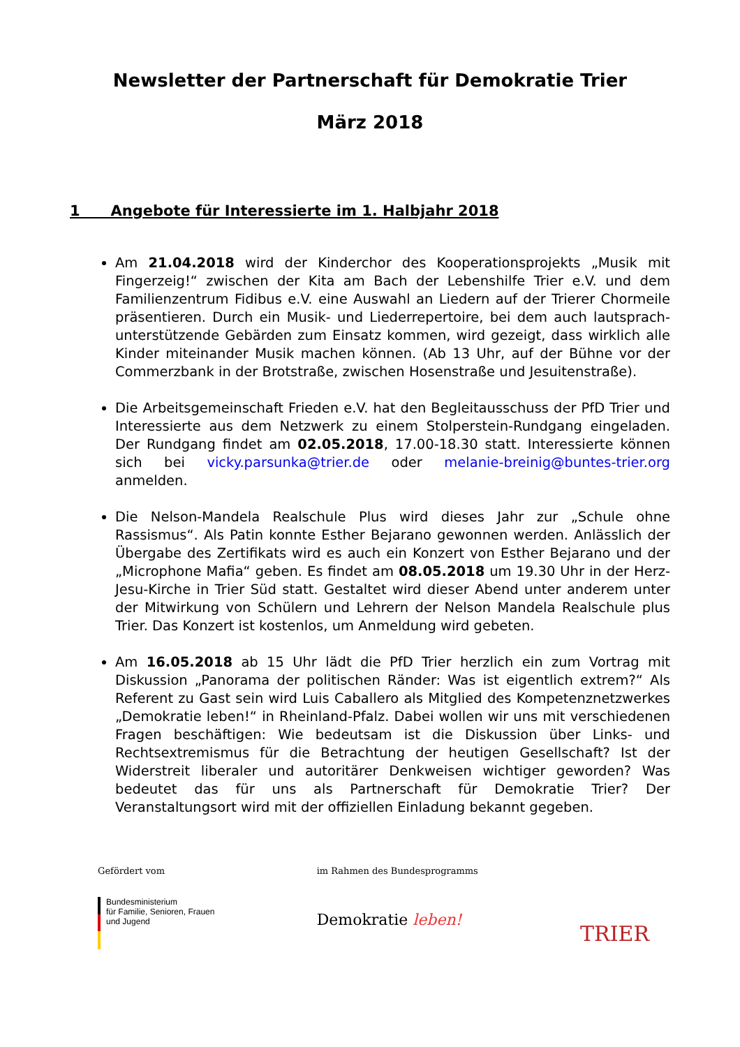Newsletter der Partnerschaft für Demokratie Trier
März 2018
1 Angebote für Interessierte im 1. Halbjahr 2018
Am 21.04.2018 wird der Kinderchor des Kooperationsprojekts „Musik mit Fingerzeig!“ zwischen der Kita am Bach der Lebenshilfe Trier e.V. und dem Familienzentrum Fidibus e.V. eine Auswahl an Liedern auf der Trierer Chormeile präsentieren. Durch ein Musik- und Liederrepertoire, bei dem auch lautsprach- unterstützende Gebärden zum Einsatz kommen, wird gezeigt, dass wirklich alle Kinder miteinander Musik machen können. (Ab 13 Uhr, auf der Bühne vor der Commerzbank in der Brotstraße, zwischen Hosenstraße und Jesuitenstraße).
Die Arbeitsgemeinschaft Frieden e.V. hat den Begleitausschuss der PfD Trier und Interessierte aus dem Netzwerk zu einem Stolperstein-Rundgang eingeladen. Der Rundgang findet am 02.05.2018, 17.00-18.30 statt. Interessierte können sich bei vicky.parsunka@trier.de oder melanie-breinig@buntes-trier.org anmelden.
Die Nelson-Mandela Realschule Plus wird dieses Jahr zur „Schule ohne Rassismus“. Als Patin konnte Esther Bejarano gewonnen werden. Anlässlich der Übergabe des Zertifikats wird es auch ein Konzert von Esther Bejarano und der „Microphone Mafia“ geben. Es findet am 08.05.2018 um 19.30 Uhr in der Herz-Jesu-Kirche in Trier Süd statt. Gestaltet wird dieser Abend unter anderem unter der Mitwirkung von Schülern und Lehrern der Nelson Mandela Realschule plus Trier. Das Konzert ist kostenlos, um Anmeldung wird gebeten.
Am 16.05.2018 ab 15 Uhr lädt die PfD Trier herzlich ein zum Vortrag mit Diskussion „Panorama der politischen Ränder: Was ist eigentlich extrem?“ Als Referent zu Gast sein wird Luis Caballero als Mitglied des Kompetenznetzwerkes „Demokratie leben!“ in Rheinland-Pfalz. Dabei wollen wir uns mit verschiedenen Fragen beschäftigen: Wie bedeutsam ist die Diskussion über Links- und Rechtsextremismus für die Betrachtung der heutigen Gesellschaft? Ist der Widerstreit liberaler und autoritärer Denkweisen wichtiger geworden? Was bedeutet das für uns als Partnerschaft für Demokratie Trier? Der Veranstaltungsort wird mit der offiziellen Einladung bekannt gegeben.
Gefördert vom
Bundesministerium
für Familie, Senioren, Frauen
und Jugend
im Rahmen des Bundesprogramms
Demokratie leben!
TRIER